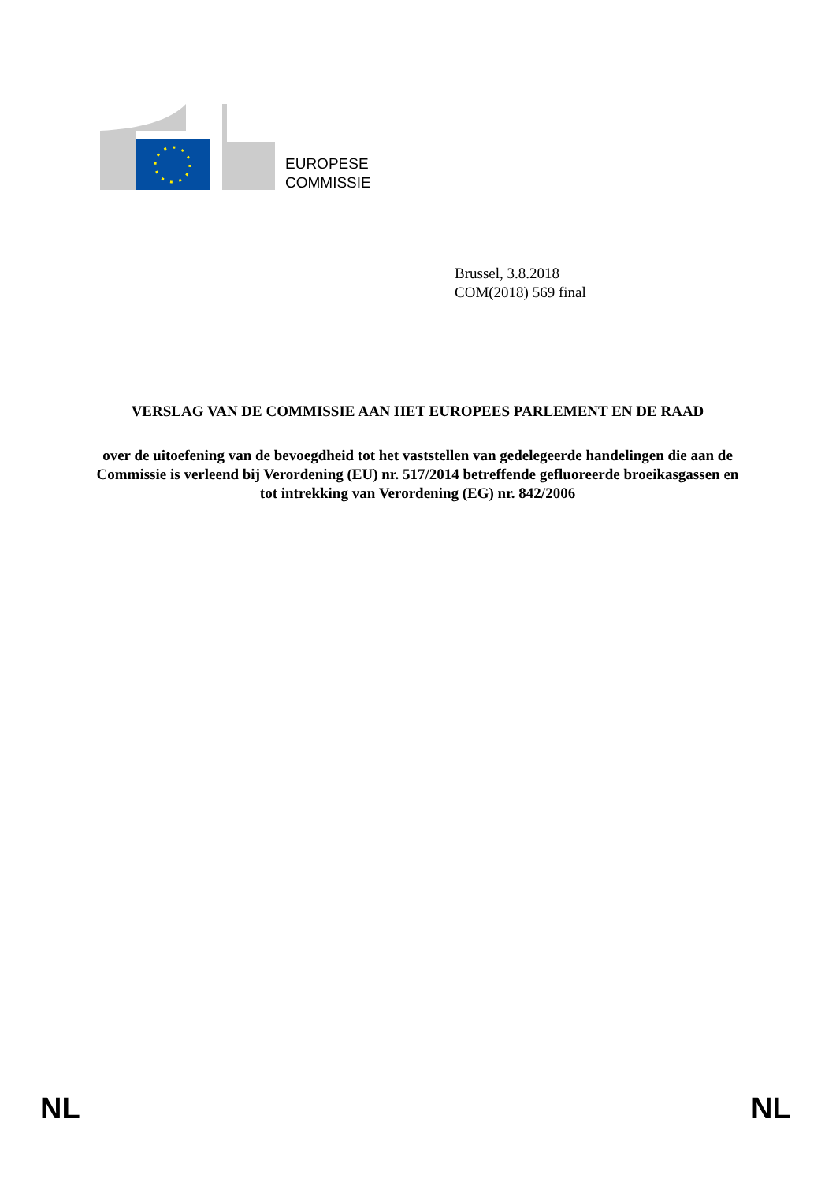EUROPESE
COMMISSIE
Brussel, 3.8.2018
COM(2018) 569 final
VERSLAG VAN DE COMMISSIE AAN HET EUROPEES PARLEMENT EN DE RAAD
over de uitoefening van de bevoegdheid tot het vaststellen van gedelegeerde handelingen die aan de Commissie is verleend bij Verordening (EU) nr. 517/2014 betreffende gefluoreerde broeikasgassen en tot intrekking van Verordening (EG) nr. 842/2006
NL NL